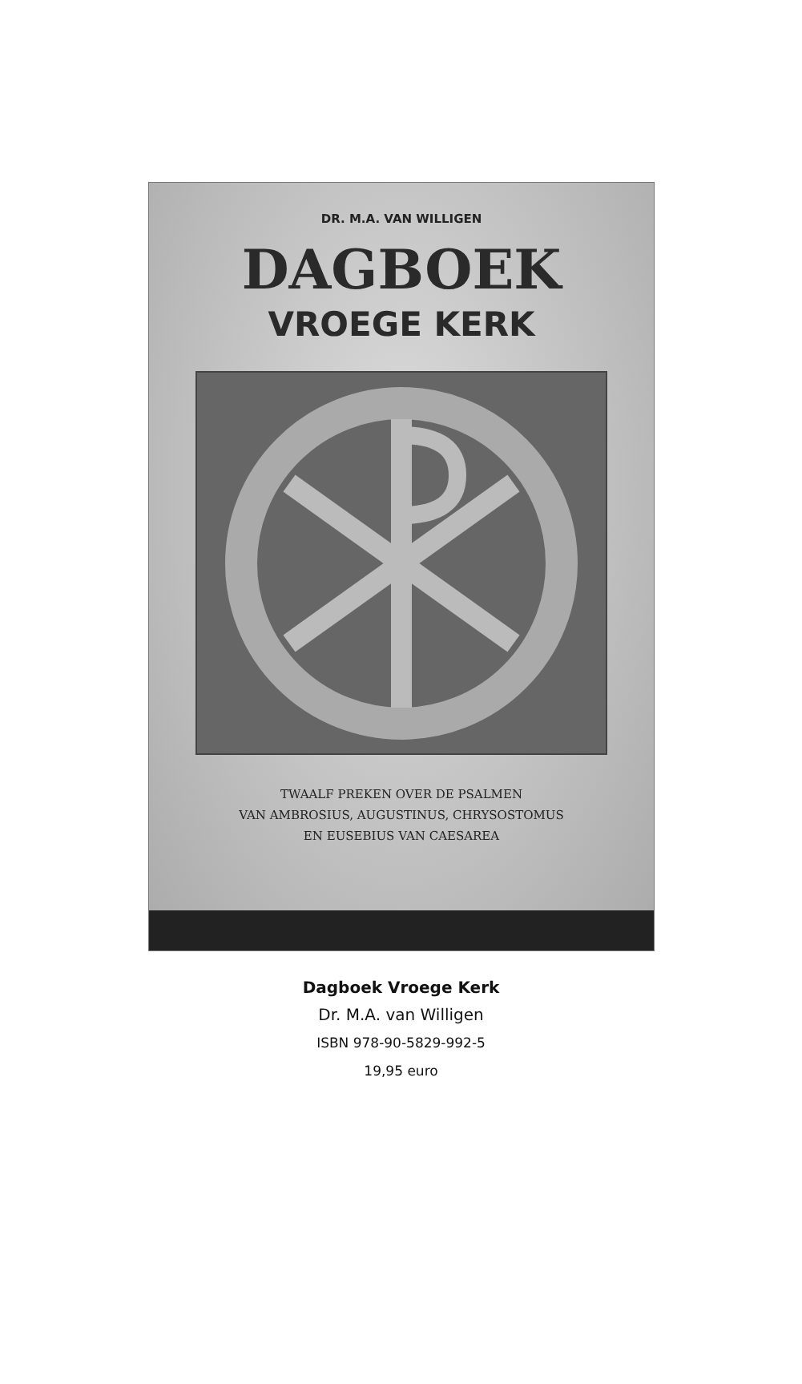DR. M.A. VAN WILLIGEN
DAGBOEK
VROEGE KERK
TWAALF PREKEN OVER DE PSALMEN
VAN AMBROSIUS, AUGUSTINUS, CHRYSOSTOMUS
EN EUSEBIUS VAN CAESAREA
Dagboek Vroege Kerk
Dr. M.A. van Willigen
ISBN 978-90-5829-992-5
19,95 euro